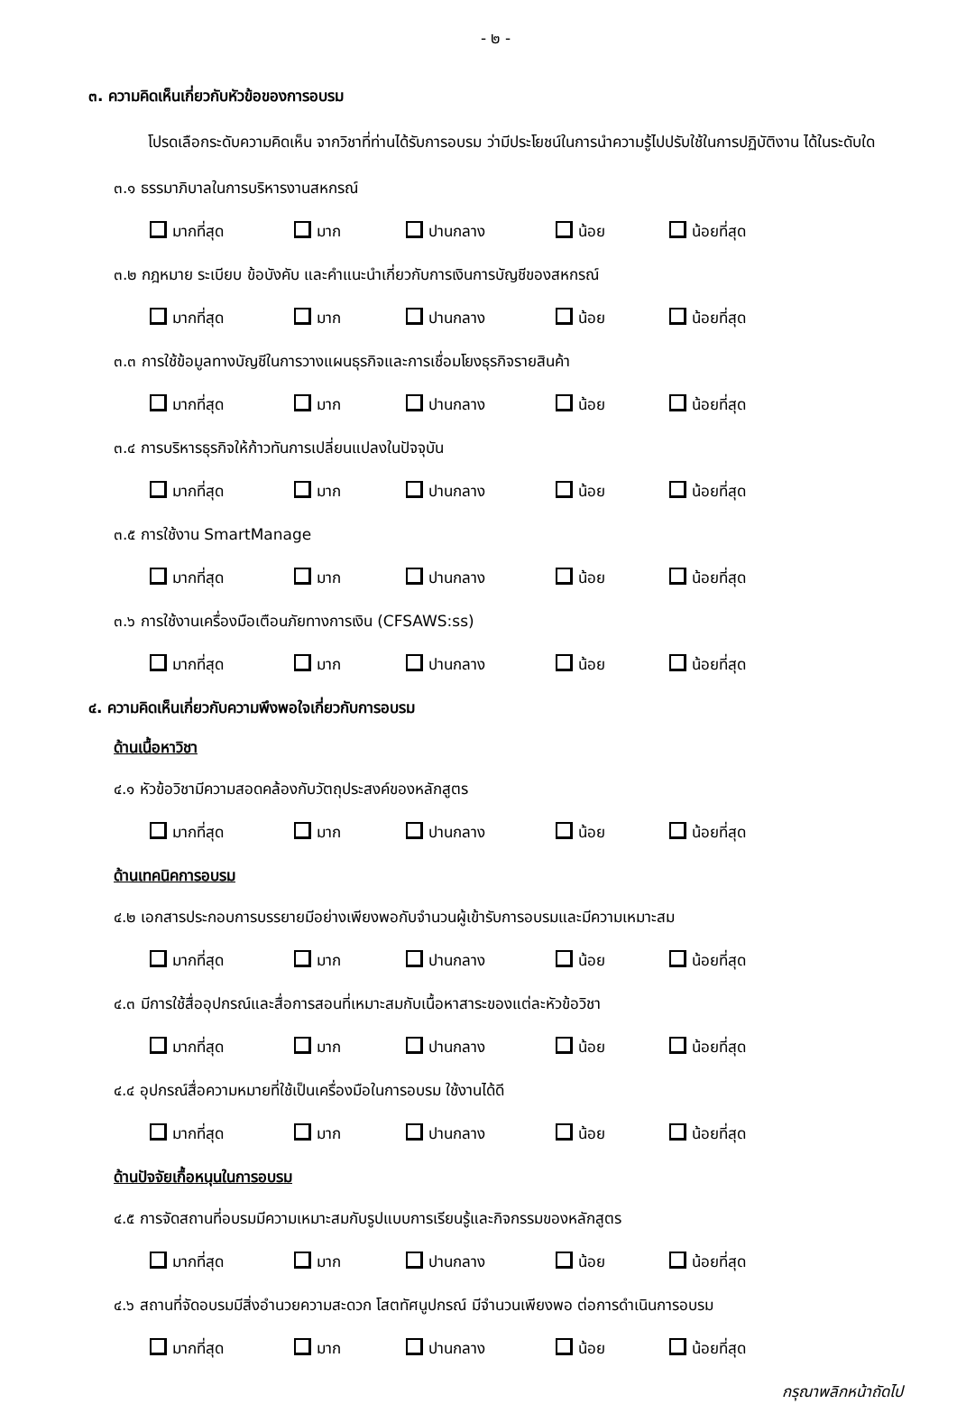- ๒ -
๓. ความคิดเห็นเกี่ยวกับหัวข้อของการอบรม
โปรดเลือกระดับความคิดเห็น จากวิชาที่ท่านได้รับการอบรม ว่ามีประโยชน์ในการนำความรู้ไปปรับใช้ในการปฏิบัติงาน ได้ในระดับใด
๓.๑ ธรรมาภิบาลในการบริหารงานสหกรณ์
มากที่สุด มาก ปานกลาง น้อย น้อยที่สุด
๓.๒ กฎหมาย ระเบียบ ข้อบังคับ และคำแนะนำเกี่ยวกับการเงินการบัญชีของสหกรณ์
มากที่สุด มาก ปานกลาง น้อย น้อยที่สุด
๓.๓ การใช้ข้อมูลทางบัญชีในการวางแผนธุรกิจและการเชื่อมโยงธุรกิจรายสินค้า
มากที่สุด มาก ปานกลาง น้อย น้อยที่สุด
๓.๔ การบริหารธุรกิจให้ก้าวทันการเปลี่ยนแปลงในปัจจุบัน
มากที่สุด มาก ปานกลาง น้อย น้อยที่สุด
๓.๕ การใช้งาน SmartManage
มากที่สุด มาก ปานกลาง น้อย น้อยที่สุด
๓.๖ การใช้งานเครื่องมือเตือนภัยทางการเงิน (CFSAWS:ss)
มากที่สุด มาก ปานกลาง น้อย น้อยที่สุด
๔. ความคิดเห็นเกี่ยวกับความพึงพอใจเกี่ยวกับการอบรม
ด้านเนื้อหาวิชา
๔.๑ หัวข้อวิชามีความสอดคล้องกับวัตถุประสงค์ของหลักสูตร
มากที่สุด มาก ปานกลาง น้อย น้อยที่สุด
ด้านเทคนิคการอบรม
๔.๒ เอกสารประกอบการบรรยายมีอย่างเพียงพอกับจำนวนผู้เข้ารับการอบรมและมีความเหมาะสม
มากที่สุด มาก ปานกลาง น้อย น้อยที่สุด
๔.๓ มีการใช้สื่ออุปกรณ์และสื่อการสอนที่เหมาะสมกับเนื้อหาสาระของแต่ละหัวข้อวิชา
มากที่สุด มาก ปานกลาง น้อย น้อยที่สุด
๔.๔ อุปกรณ์สื่อความหมายที่ใช้เป็นเครื่องมือในการอบรม ใช้งานได้ดี
มากที่สุด มาก ปานกลาง น้อย น้อยที่สุด
ด้านปัจจัยเกื้อหนุนในการอบรม
๔.๕ การจัดสถานที่อบรมมีความเหมาะสมกับรูปแบบการเรียนรู้และกิจกรรมของหลักสูตร
มากที่สุด มาก ปานกลาง น้อย น้อยที่สุด
๔.๖ สถานที่จัดอบรมมีสิ่งอำนวยความสะดวก โสตทัศนูปกรณ์ มีจำนวนเพียงพอ ต่อการดำเนินการอบรม
มากที่สุด มาก ปานกลาง น้อย น้อยที่สุด
กรุณาพลิกหน้าถัดไป